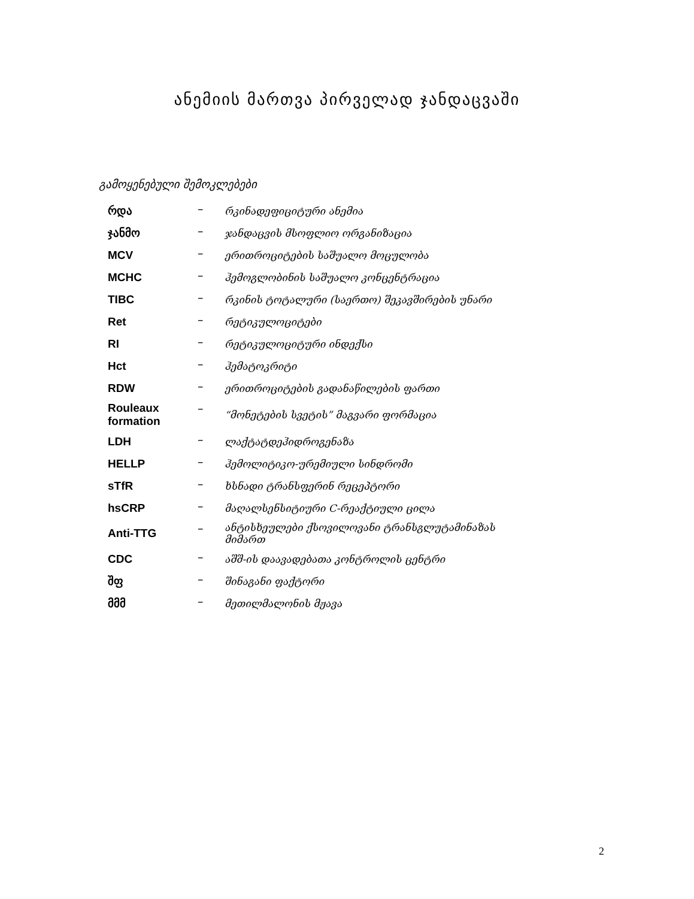ანემიის მართვა პირველად ჯანდაცვაში
გამოყენებული შემოკლებები
| რდა | – | რკინადეფიციტური ანემია |
| ჯანმო | – | ჯანდაცვის მსოფლიო ორგანიზაცია |
| MCV | – | ერითროციტების საშუალო მოცულობა |
| MCHC | – | ჰემოგლობინის საშუალო კონცენტრაცია |
| TIBC | – | რკინის ტოტალური (საერთო) შეკავშირების უნარი |
| Ret | – | რეტიკულოციტები |
| RI | – | რეტიკულოციტური ინდექსი |
| Hct | – | ჰემატოკრიტი |
| RDW | – | ერითროციტების გადანაწილების ფართი |
| Rouleaux formation | – | “მონეტების სვეტის” მაგვარი ფორმაცია |
| LDH | – | ლაქტატდეჰიდროგენაზა |
| HELLP | – | ჰემოლიტიკო-ურემიული სინდრომი |
| sTfR | – | ხსნადი ტრანსფერინ რეცეპტორი |
| hsCRP | – | მაღალსენსიტიური C-რეაქტიული ცილა |
| Anti-TTG | – | ანტისხეულები ქსოვილოვანი ტრანსგლუტამინაზას მიმართ |
| CDC | – | აშშ-ის დაავადებათა კონტროლის ცენტრი |
| შფ | – | შინაგანი ფაქტორი |
| მმმ | – | მეთილმალონის მჟავა |
2